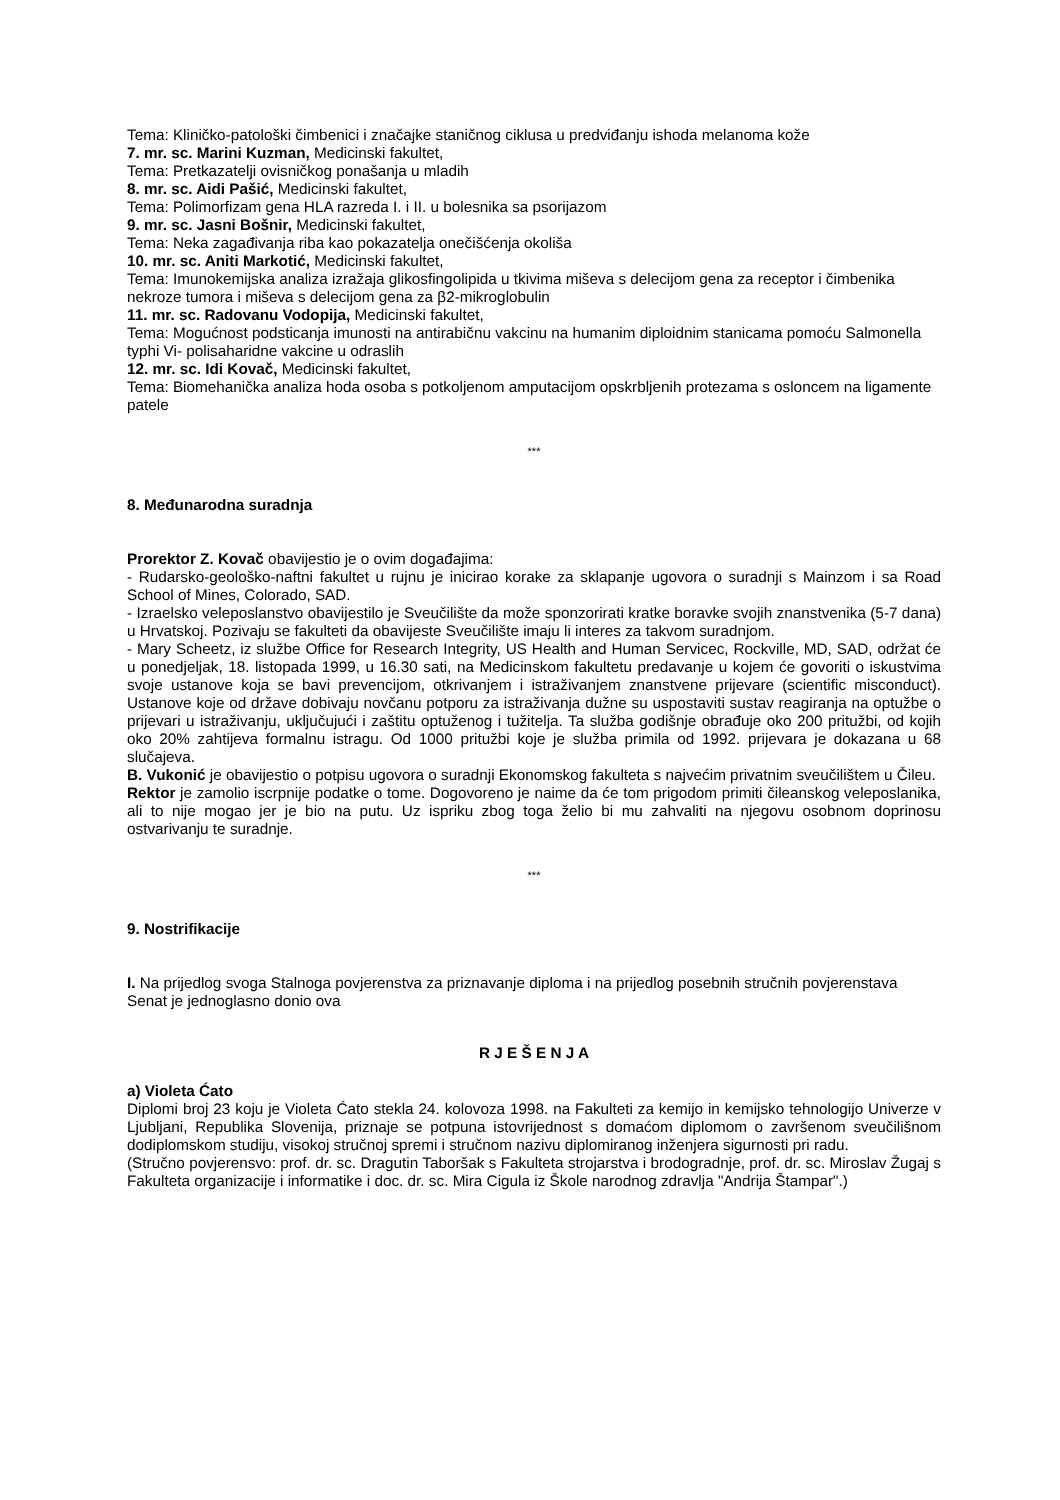Tema: Kliničko-patološki čimbenici i značajke staničnog ciklusa u predviđanju ishoda melanoma kože
7. mr. sc. Marini Kuzman, Medicinski fakultet,
Tema: Pretkazatelji ovisničkog ponašanja u mladih
8. mr. sc. Aidi Pašić, Medicinski fakultet,
Tema: Polimorfizam gena HLA razreda I. i II. u bolesnika sa psorijazom
9. mr. sc. Jasni Bošnir, Medicinski fakultet,
Tema: Neka zagađivanja riba kao pokazatelja onečišćenja okoliša
10. mr. sc. Aniti Markotić, Medicinski fakultet,
Tema: Imunokemijska analiza izražaja glikosfingolipida u tkivima miševa s delecijom gena za receptor i čimbenika nekroze tumora i miševa s delecijom gena za β2-mikroglobulin
11. mr. sc. Radovanu Vodopija, Medicinski fakultet,
Tema: Mogućnost podsticanja imunosti na antirabičnu vakcinu na humanim diploidnim stanicama pomoću Salmonella typhi Vi- polisaharidne vakcine u odraslih
12. mr. sc. Idi Kovač, Medicinski fakultet,
Tema: Biomehanička analiza hoda osoba s potkoljenom amputacijom opskrbljenih protezama s osloncem na ligamente patele
***
8. Međunarodna suradnja
Prorektor Z. Kovač obavijestio je o ovim događajima:
- Rudarsko-geološko-naftni fakultet u rujnu je inicirao korake za sklapanje ugovora o suradnji s Mainzom i sa Road School of Mines, Colorado, SAD.
- Izraelsko veleposlanstvo obavijestilo je Sveučilište da može sponzorirati kratke boravke svojih znanstvenika (5-7 dana) u Hrvatskoj. Pozivaju se fakulteti da obavijeste Sveučilište imaju li interes za takvom suradnjom.
- Mary Scheetz, iz službe Office for Research Integrity, US Health and Human Servicec, Rockville, MD, SAD, održat će u ponedjeljak, 18. listopada 1999, u 16.30 sati, na Medicinskom fakultetu predavanje u kojem će govoriti o iskustvima svoje ustanove koja se bavi prevencijom, otkrivanjem i istraživanjem znanstvene prijevare (scientific misconduct). Ustanove koje od države dobivaju novčanu potporu za istraživanja dužne su uspostaviti sustav reagiranja na optužbe o prijevari u istraživanju, uključujući i zaštitu optuženog i tužitelja. Ta služba godišnje obrađuje oko 200 pritužbi, od kojih oko 20% zahtijeva formalnu istragu. Od 1000 pritužbi koje je služba primila od 1992. prijevara je dokazana u 68 slučajeva.
B. Vukonić je obavijestio o potpisu ugovora o suradnji Ekonomskog fakulteta s najvećim privatnim sveučilištem u Čileu.
Rektor je zamolio iscrpnije podatke o tome. Dogovoreno je naime da će tom prigodom primiti čileanskog veleposlanika, ali to nije mogao jer je bio na putu. Uz ispriku zbog toga želio bi mu zahvaliti na njegovu osobnom doprinosu ostvarivanju te suradnje.
***
9. Nostrifikacije
I. Na prijedlog svoga Stalnoga povjerenstva za priznavanje diploma i na prijedlog posebnih stručnih povjerenstava Senat je jednoglasno donio ova
R J E Š E N J A
a) Violeta Ćato
Diplomi broj 23 koju je Violeta Ćato stekla 24. kolovoza 1998. na Fakulteti za kemijo in kemijsko tehnologijo Univerze v Ljubljani, Republika Slovenija, priznaje se potpuna istovrijednost s domaćom diplomom o završenom sveučilišnom dodiplomskom studiju, visokoj stručnoj spremi i stručnom nazivu diplomiranog inženjera sigurnosti pri radu.
(Stručno povjerensvo: prof. dr. sc. Dragutin Taboršak s Fakulteta strojarstva i brodogradnje, prof. dr. sc. Miroslav Žugaj s Fakulteta organizacije i informatike i doc. dr. sc. Mira Cigula iz Škole narodnog zdravlja "Andrija Štampar".)